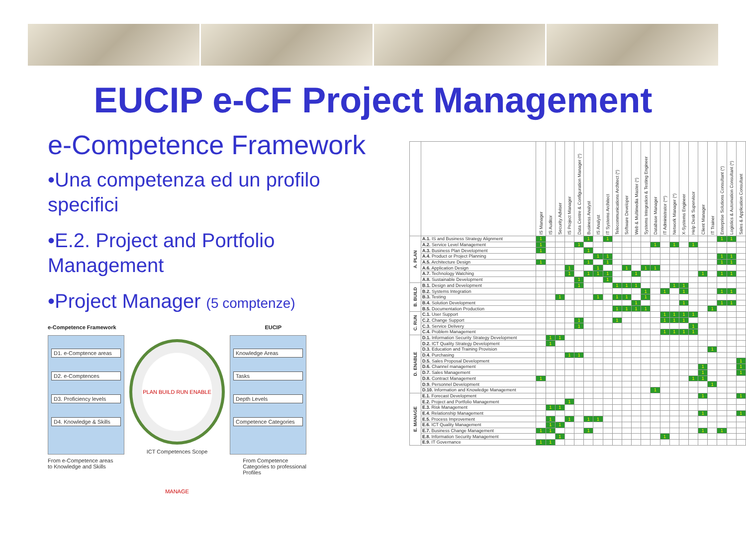EUCIP e-CF Project Management
e-Competence Framework
•Una competenza ed un profilo specifici
•E.2. Project and Portfolio Management
•Project Manager (5 comptenze)
e-Competence Framework EUCIP
D1. e-Comptence areas
D2. e-Comptences
D3. Proficiency levels
D4. Knowledge & Skills
PLAN BUILD RUN ENABLE MANAGE
ICT Competences Scope
Knowledge Areas
Tasks
Depth Levels
Competence Categories
From e-Competence areas
to Knowledge and Skills From Competence
Categories to professional
Profiles
| | | IS Manager | IS Auditor | Security Adviser | IS Project Manager | Data Centre & Configuration Manager (*) | Business Analyst | IS Analyst | IT Systems Architect | Telecommunications Architect (*) | Software Developer | Web & Multimedia Master (*) | Systems Integration & Testing Engineer | Database Manager | IT Administrator (**) | Network Manager (*) | X-Systems Engineer | Help Desk Supervisor | Client Manager | IT Trainer | Enterprise Solutions Consultant (*) | Logistics & Automation Consultant (*) | Sales & Application Consultant |
| --- | --- | --- | --- | --- | --- | --- | --- | --- | --- | --- | --- | --- | --- | --- | --- | --- | --- | --- | --- | --- | --- | --- | --- |
| A. PLAN | A.1. IS and Business Strategy Alignment | 1 | | | | | 1 | | 1 | | | | | | | | | | | | 1 | 1 | |
| | A.2. Service Level Management | 1 | | | | 1 | | | | | | | | 1 | | 1 | | 1 | | | | | |
| | A.3. Business Plan Development | 1 | | | | | 1 | | | | | | | | | | | | | | | | |
| | A.4. Product or Project Planning | | | | | | | 1 | 1 | | | | | | | | | | | | 1 | 1 | |
| | A.5. Architecture Design | 1 | | | | | 1 | | 1 | | | | | | | | | | | | 1 | 1 | |
| | A.6. Application Design | | | | 1 | | | 1 | | | 1 | | 1 | 1 | | | | | | | | | |
| | A.7. Technology Watching | | | | 1 | | 1 | 1 | 1 | | | 1 | | | | | | | 1 | | 1 | 1 | |
| | A.8. Sustainable Development | | | | | 1 | | | 1 | | | | | | | | | | | | | | |
| B. BUILD | B.1. Design and Development | | | | | 1 | | | | 1 | 1 | 1 | | | | 1 | 1 | | | | | | |
| | B.2. Systems Integration | | | | | | | | | | | | 1 | | 1 | | 1 | | | | 1 | 1 | |
| | B.3. Testing | | | 1 | | | | 1 | | 1 | 1 | | 1 | | | | | | | | | | |
| | B.4. Solution Development | | | | | | | | | | | 1 | | | | | 1 | | | | 1 | 1 | |
| | B.5. Documentation Production | | | | | | | | | 1 | 1 | 1 | 1 | | | | | | | 1 | | | |
| C. RUN | C.1. User Support | | | | | | | | | | | | | | 1 | 1 | 1 | 1 | | | | | |
| | C.2. Change Support | | | | | 1 | | | | 1 | | | | | 1 | 1 | 1 | | | | | | |
| | C.3. Service Delivery | | | | | 1 | | | | | | | | | | | | 1 | | | | | |
| | C.4. Problem Management | | | | | | | | | | | | | | 1 | 1 | 1 | 1 | | | | | |
| D. ENABLE | D.1. Information Security Strategy Development | | 1 | 1 | | | | | | | | | | | | | | | | | | | |
| | D.2. ICT Quality Strategy Development | | 1 | | | | | | | | | | | | | | | | | | | | |
| | D.3. Education and Training Provision | | | | | | | | | | | | | | | | | | | 1 | | | |
| | D.4. Purchasing | | | | 1 | 1 | | | | | | | | | | | | | | | | | |
| | D.5. Sales Proposal Development | | | | | | | | | | | | | | | | | | | | | | 1 |
| | D.6. Channel management | | | | | | | | | | | | | | | | | | 1 | | | | 1 |
| | D.7. Sales Management | | | | | | | | | | | | | | | | | | 1 | | | | 1 |
| | D.8. Contract Management | 1 | | | | | | | | | | | | | | | | 1 | 1 | | | | |
| | D.9. Personnel Development | | | | | | | | | | | | | | | | | | | 1 | | | |
| | D.10. Information and Knowledge Management | | | | | | | | | | | | | 1 | | | | | | | | | |
| E. MANAGE | E.1. Forecast Development | | | | | | | | | | | | | | | | | | 1 | | | | 1 |
| | E.2. Project and Portfolio Management | | | | 1 | | | | | | | | | | | | | | | | | | |
| | E.3. Risk Management | | 1 | 1 | | | | | | | | | | | | | | | | | | | |
| | E.4. Relationship Management | | | | | | | | | | | | | | | | | | 1 | | | | 1 |
| | E.5. Process Improvement | | 1 | | 1 | | 1 | 1 | | | | | | | | | | | | | | | |
| | E.6. ICT Quality Management | | 1 | 1 | | | | | | | | | | | | | | | | | | | |
| | E.7. Business Change Management | 1 | 1 | | | | 1 | | | | | | | | | | | | 1 | | 1 | | |
| | E.8. Information Security Management | | | 1 | | | | | | | | | | | 1 | | | | | | | | |
| | E.9. IT Governance | 1 | 1 | | | | | | | | | | | | | | | | | | | | |